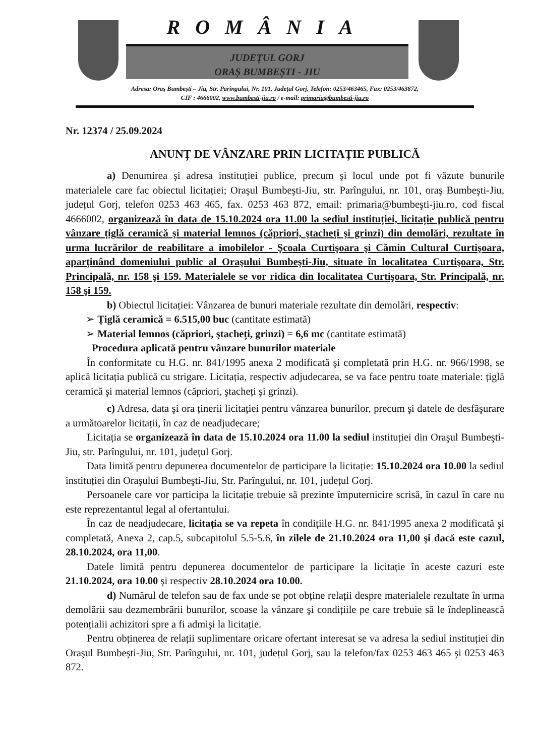ROMÂNIA
JUDEȚUL GORJ
ORAȘ BUMBEȘTI - JIU
Adresa: Oraş Bumbeşti – Jiu, Str. Parîngului, Nr. 101, Județul Gorj, Telefon: 0253/463465, Fax: 0253/463872,
CIF : 4666002, www.bumbesti-jiu.ro / e-mail: primaria@bumbesti-jiu.ro
Nr. 12374 / 25.09.2024
ANUNȚ DE VÂNZARE PRIN LICITAȚIE PUBLICĂ
a) Denumirea şi adresa instituției publice, precum şi locul unde pot fi văzute bunurile materialele care fac obiectul licitației; Oraşul Bumbeşti-Jiu, str. Parîngului, nr. 101, oraş Bumbeşti-Jiu, județul Gorj, telefon 0253 463 465, fax. 0253 463 872, email: primaria@bumbeşti-jiu.ro, cod fiscal 4666002, organizează în data de 15.10.2024 ora 11.00 la sediul instituției, licitație publică pentru vânzare țiglă ceramică şi material lemnos (căpriori, ştacheți şi grinzi) din demolări, rezultate în urma lucrărilor de reabilitare a imobilelor - Şcoala Curtişoara şi Cămin Cultural Curtişoara, aparținând domeniului public al Oraşului Bumbeşti-Jiu, situate în localitatea Curtişoara, Str. Principală, nr. 158 şi 159. Materialele se vor ridica din localitatea Curtişoara, Str. Principală, nr. 158 şi 159.
b) Obiectul licitației: Vânzarea de bunuri materiale rezultate din demolări, respectiv:
➢ Țiglă ceramică = 6.515,00 buc (cantitate estimată)
➢ Material lemnos (căpriori, ştacheți, grinzi) = 6,6 mc (cantitate estimată)
Procedura aplicată pentru vânzare bunurilor materiale
În conformitate cu H.G. nr. 841/1995 anexa 2 modificată şi completată prin H.G. nr. 966/1998, se aplică licitația publică cu strigare. Licitația, respectiv adjudecarea, se va face pentru toate materiale: țiglă ceramică şi material lemnos (căpriori, ştacheți şi grinzi).
c) Adresa, data şi ora ținerii licitației pentru vânzarea bunurilor, precum şi datele de desfăşurare a următoarelor licitații, în caz de neadjudecare;
Licitația se organizează în data de 15.10.2024 ora 11.00 la sediul instituției din Oraşul Bumbeşti-Jiu, str. Parîngului, nr. 101, județul Gorj.
Data limită pentru depunerea documentelor de participare la licitație: 15.10.2024 ora 10.00 la sediul instituției din Oraşului Bumbeşti-Jiu, Str. Parîngului, nr. 101, județul Gorj.
Persoanele care vor participa la licitație trebuie să prezinte împuternicire scrisă, în cazul în care nu este reprezentantul legal al ofertantului.
În caz de neadjudecare, licitația se va repeta în condițiile H.G. nr. 841/1995 anexa 2 modificată şi completată, Anexa 2, cap.5, subcapitolul 5.5-5.6, în zilele de 21.10.2024 ora 11,00 şi dacă este cazul, 28.10.2024, ora 11,00.
Datele limită pentru depunerea documentelor de participare la licitație în aceste cazuri este 21.10.2024, ora 10.00 şi respectiv 28.10.2024 ora 10.00.
d) Numărul de telefon sau de fax unde se pot obține relații despre materialele rezultate în urma demolării sau dezmembrării bunurilor, scoase la vânzare şi condițiile pe care trebuie să le îndeplinească potențialii achizitori spre a fi admişi la licitație.
Pentru obținerea de relații suplimentare oricare ofertant interesat se va adresa la sediul instituției din Oraşul Bumbeşti-Jiu, Str. Parîngului, nr. 101, județul Gorj, sau la telefon/fax 0253 463 465 şi 0253 463 872.